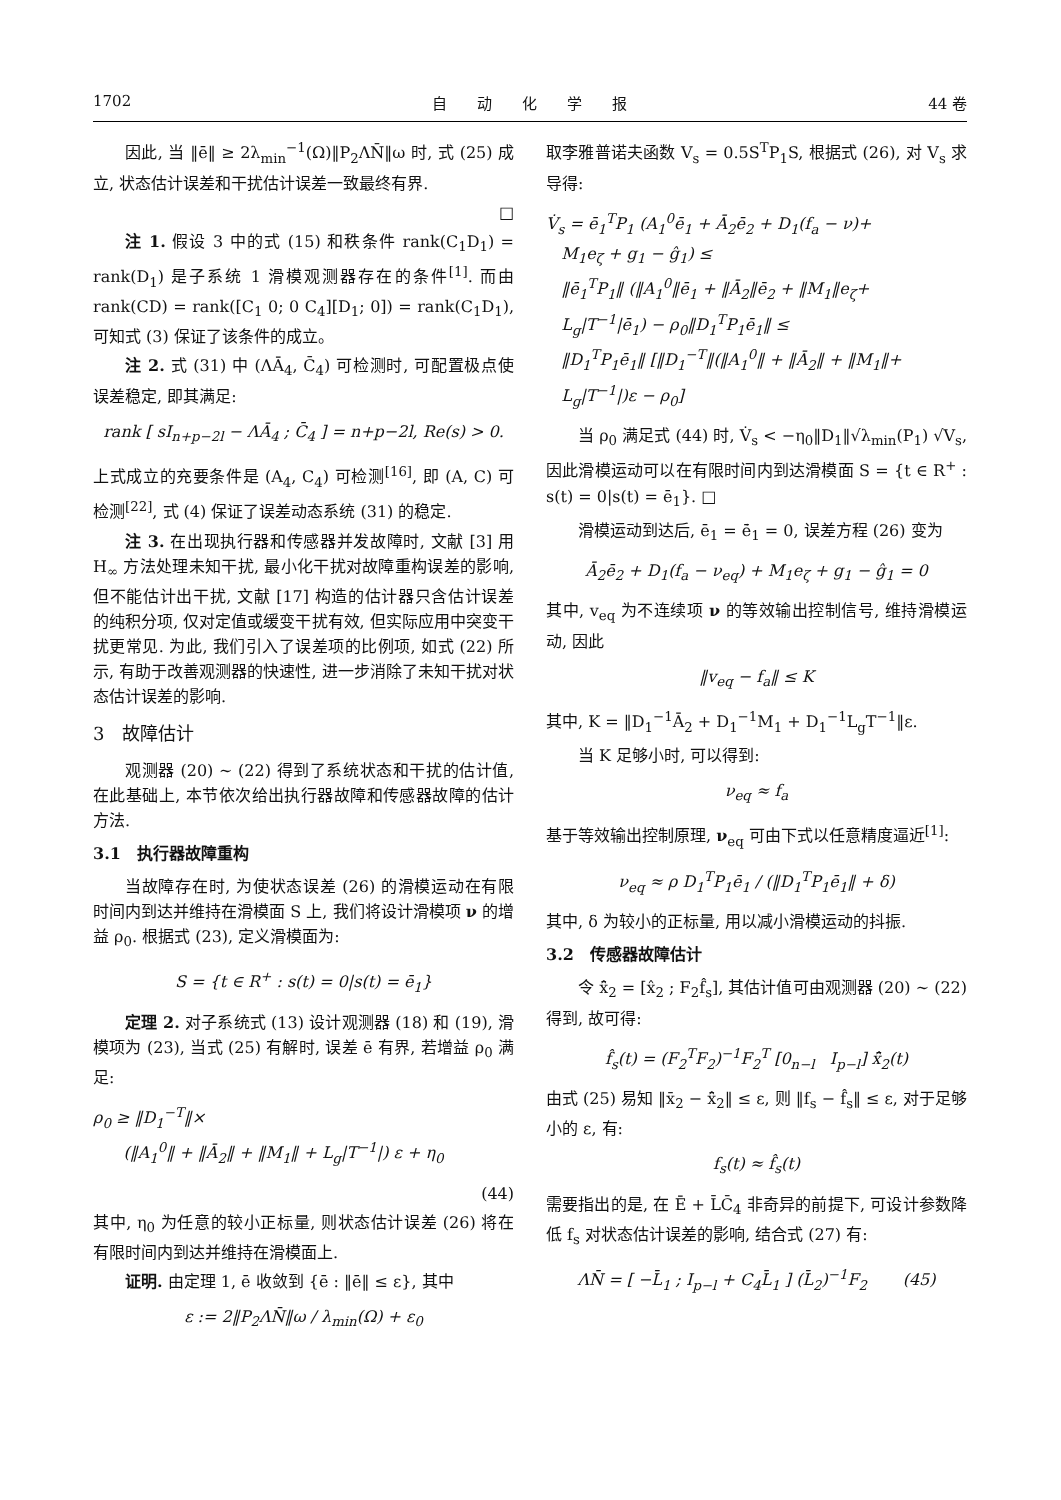1702 自　　动　　化　　学　　报 44 卷
因此, 当 ‖ē‖ ≥ 2λ<sub>min</sub><sup>−1</sup>(Ω)‖P<sub>2</sub>ΛN̄‖ω 时, 式 (25) 成立, 状态估计误差和干扰估计误差一致最终有界.
□
注 1. 假设 3 中的式 (15) 和秩条件 rank(C<sub>1</sub>D<sub>1</sub>) = rank(D<sub>1</sub>) 是子系统 1 滑模观测器存在的条件<sup>[1]</sup>. 而由 rank(CD) = rank([C<sub>1</sub> 0; 0 C<sub>4</sub>][D<sub>1</sub>; 0]) = rank(C<sub>1</sub>D<sub>1</sub>), 可知式 (3) 保证了该条件的成立。
注 2. 式 (31) 中 (ΛĀ<sub>4</sub>, C̄<sub>4</sub>) 可检测时, 可配置极点使误差稳定, 即其满足:
rank [ sI<sub>n+p−2l</sub> − ΛĀ<sub>4</sub> ; C̄<sub>4</sub> ] = n+p−2l, Re(s) > 0.
上式成立的充要条件是 (A<sub>4</sub>, C<sub>4</sub>) 可检测<sup>[16]</sup>, 即 (A, C) 可检测<sup>[22]</sup>, 式 (4) 保证了误差动态系统 (31) 的稳定.
注 3. 在出现执行器和传感器并发故障时, 文献 [3] 用 H<sub>∞</sub> 方法处理未知干扰, 最小化干扰对故障重构误差的影响, 但不能估计出干扰, 文献 [17] 构造的估计器只含估计误差的纯积分项, 仅对定值或缓变干扰有效, 但实际应用中突变干扰更常见. 为此, 我们引入了误差项的比例项, 如式 (22) 所示, 有助于改善观测器的快速性, 进一步消除了未知干扰对状态估计误差的影响.
3　故障估计
观测器 (20) ∼ (22) 得到了系统状态和干扰的估计值, 在此基础上, 本节依次给出执行器故障和传感器故障的估计方法.
3.1　执行器故障重构
当故障存在时, 为使状态误差 (26) 的滑模运动在有限时间内到达并维持在滑模面 S 上, 我们将设计滑模项 ν 的增益 ρ<sub>0</sub>. 根据式 (23), 定义滑模面为:
S = {t ∈ R<sup>+</sup> : s(t) = 0|s(t) = ē<sub>1</sub>}
定理 2. 对子系统式 (13) 设计观测器 (18) 和 (19), 滑模项为 (23), 当式 (25) 有解时, 误差 ē 有界, 若增益 ρ<sub>0</sub> 满足:
ρ<sub>0</sub> ≥ ‖D<sub>1</sub><sup>−T</sup>‖×
(‖A<sub>1</sub><sup>0</sup>‖ + ‖Ā<sub>2</sub>‖ + ‖M<sub>1</sub>‖ + L<sub>g</sub>|T<sup>−1</sup>|) ε + η<sub>0</sub>
(44)
其中, η<sub>0</sub> 为任意的较小正标量, 则状态估计误差 (26) 将在有限时间内到达并维持在滑模面上.
证明. 由定理 1, ē 收敛到 {ē : ‖ē‖ ≤ ε}, 其中
ε := 2‖P<sub>2</sub>ΛN̄‖ω / λ<sub>min</sub>(Ω) + ε<sub>0</sub>
取李雅普诺夫函数 V<sub>s</sub> = 0.5S<sup>T</sup>P<sub>1</sub>S, 根据式 (26), 对 V<sub>s</sub> 求导得:
V̇<sub>s</sub> = ē<sub>1</sub><sup>T</sup>P<sub>1</sub> (A<sub>1</sub><sup>0</sup>ē<sub>1</sub> + Ā<sub>2</sub>ē<sub>2</sub> + D<sub>1</sub>(f<sub>a</sub> − ν)+
M<sub>1</sub>e<sub>ζ</sub> + g<sub>1</sub> − ĝ<sub>1</sub>) ≤
‖ē<sub>1</sub><sup>T</sup>P<sub>1</sub>‖ (‖A<sub>1</sub><sup>0</sup>‖ē<sub>1</sub> + ‖Ā<sub>2</sub>‖ē<sub>2</sub> + ‖M<sub>1</sub>‖e<sub>ζ</sub>+
L<sub>g</sub>|T<sup>−1</sup>|ē<sub>1</sub>) − ρ<sub>0</sub>‖D<sub>1</sub><sup>T</sup>P<sub>1</sub>ē<sub>1</sub>‖ ≤
‖D<sub>1</sub><sup>T</sup>P<sub>1</sub>ē<sub>1</sub>‖ [‖D<sub>1</sub><sup>−T</sup>‖(‖A<sub>1</sub><sup>0</sup>‖ + ‖Ā<sub>2</sub>‖ + ‖M<sub>1</sub>‖+
L<sub>g</sub>|T<sup>−1</sup>|)ε − ρ<sub>0</sub>]
当 ρ<sub>0</sub> 满足式 (44) 时, V̇<sub>s</sub> < −η<sub>0</sub>‖D<sub>1</sub>‖√λ<sub>min</sub>(P<sub>1</sub>) √V<sub>s</sub>, 因此滑模运动可以在有限时间内到达滑模面 S = {t ∈ R<sup>+</sup> : s(t) = 0|s(t) = ē<sub>1</sub>}. □
滑模运动到达后, ē<sub>1</sub> = ē̇<sub>1</sub> = 0, 误差方程 (26) 变为
Ā<sub>2</sub>ē<sub>2</sub> + D<sub>1</sub>(f<sub>a</sub> − ν<sub>eq</sub>) + M<sub>1</sub>e<sub>ζ</sub> + g<sub>1</sub> − ĝ<sub>1</sub> = 0
其中, v<sub>eq</sub> 为不连续项 ν 的等效输出控制信号, 维持滑模运动, 因此
‖v<sub>eq</sub> − f<sub>a</sub>‖ ≤ K
其中, K = ‖D<sub>1</sub><sup>−1</sup>Ā<sub>2</sub> + D<sub>1</sub><sup>−1</sup>M<sub>1</sub> + D<sub>1</sub><sup>−1</sup>L<sub>g</sub>T<sup>−1</sup>‖ε.
当 K 足够小时, 可以得到:
ν<sub>eq</sub> ≈ f<sub>a</sub>
基于等效输出控制原理, ν<sub>eq</sub> 可由下式以任意精度逼近<sup>[1]</sup>:
ν<sub>eq</sub> ≈ ρ D<sub>1</sub><sup>T</sup>P<sub>1</sub>ē<sub>1</sub> / (‖D<sub>1</sub><sup>T</sup>P<sub>1</sub>ē<sub>1</sub>‖ + δ)
其中, δ 为较小的正标量, 用以减小滑模运动的抖振.
3.2　传感器故障估计
令 x̂̄<sub>2</sub> = [x̂<sub>2</sub> ; F<sub>2</sub>f̂<sub>s</sub>], 其估计值可由观测器 (20) ∼ (22) 得到, 故可得:
f̂<sub>s</sub>(t) = (F<sub>2</sub><sup>T</sup>F<sub>2</sub>)<sup>−1</sup>F<sub>2</sub><sup>T</sup> [0<sub>n−l</sub> I<sub>p−l</sub>] x̂̄<sub>2</sub>(t)
由式 (25) 易知 ‖x̄<sub>2</sub> − x̂̄<sub>2</sub>‖ ≤ ε, 则 ‖f<sub>s</sub> − f̂<sub>s</sub>‖ ≤ ε, 对于足够小的 ε, 有:
f<sub>s</sub>(t) ≈ f̂<sub>s</sub>(t)
需要指出的是, 在 Ē + L̄C̄<sub>4</sub> 非奇异的前提下, 可设计参数降低 f<sub>s</sub> 对状态估计误差的影响, 结合式 (27) 有:
ΛN̄ = [ −L̄<sub>1</sub> ; I<sub>p−l</sub> + C<sub>4</sub>L̄<sub>1</sub> ] (L̄<sub>2</sub>)<sup>−1</sup>F<sub>2</sub> (45)